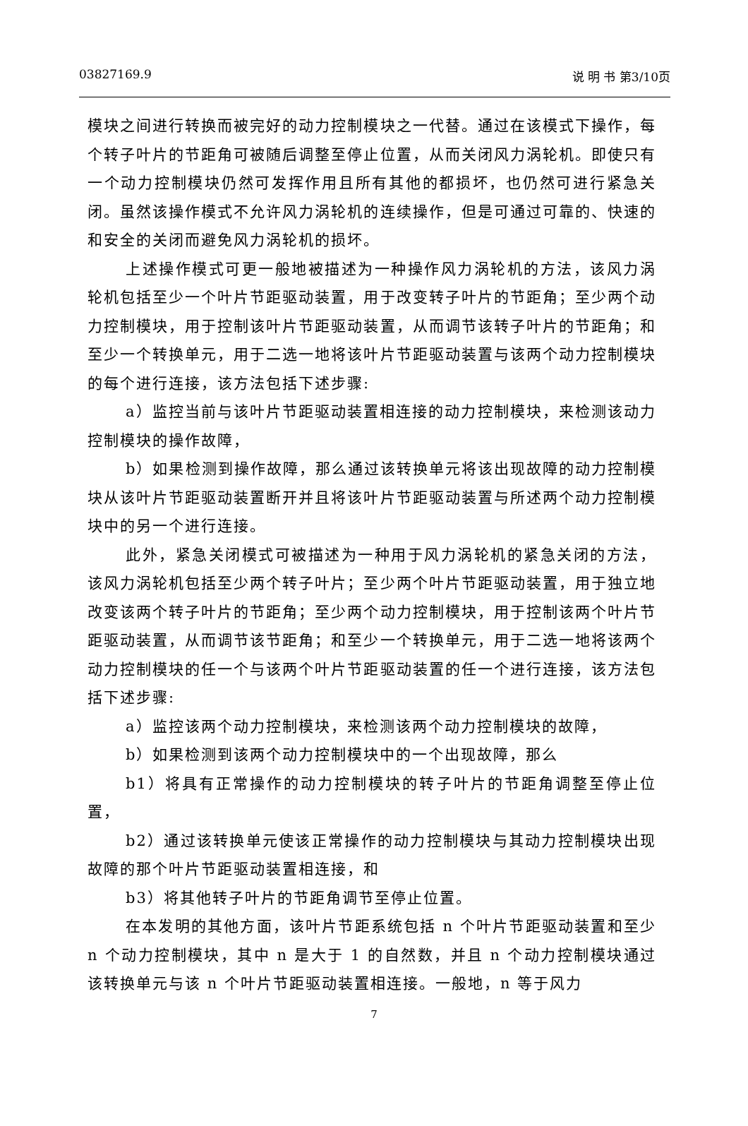03827169.9 说 明 书 第3/10页
模块之间进行转换而被完好的动力控制模块之一代替。通过在该模式下操作，每个转子叶片的节距角可被随后调整至停止位置，从而关闭风力涡轮机。即使只有一个动力控制模块仍然可发挥作用且所有其他的都损坏，也仍然可进行紧急关闭。虽然该操作模式不允许风力涡轮机的连续操作，但是可通过可靠的、快速的和安全的关闭而避免风力涡轮机的损坏。
上述操作模式可更一般地被描述为一种操作风力涡轮机的方法，该风力涡轮机包括至少一个叶片节距驱动装置，用于改变转子叶片的节距角；至少两个动力控制模块，用于控制该叶片节距驱动装置，从而调节该转子叶片的节距角；和至少一个转换单元，用于二选一地将该叶片节距驱动装置与该两个动力控制模块的每个进行连接，该方法包括下述步骤:
a）监控当前与该叶片节距驱动装置相连接的动力控制模块，来检测该动力控制模块的操作故障，
b）如果检测到操作故障，那么通过该转换单元将该出现故障的动力控制模块从该叶片节距驱动装置断开并且将该叶片节距驱动装置与所述两个动力控制模块中的另一个进行连接。
此外，紧急关闭模式可被描述为一种用于风力涡轮机的紧急关闭的方法，该风力涡轮机包括至少两个转子叶片；至少两个叶片节距驱动装置，用于独立地改变该两个转子叶片的节距角；至少两个动力控制模块，用于控制该两个叶片节距驱动装置，从而调节该节距角；和至少一个转换单元，用于二选一地将该两个动力控制模块的任一个与该两个叶片节距驱动装置的任一个进行连接，该方法包括下述步骤:
a）监控该两个动力控制模块，来检测该两个动力控制模块的故障，
b）如果检测到该两个动力控制模块中的一个出现故障，那么
b1）将具有正常操作的动力控制模块的转子叶片的节距角调整至停止位置，
b2）通过该转换单元使该正常操作的动力控制模块与其动力控制模块出现故障的那个叶片节距驱动装置相连接，和
b3）将其他转子叶片的节距角调节至停止位置。
在本发明的其他方面，该叶片节距系统包括 n 个叶片节距驱动装置和至少 n 个动力控制模块，其中 n 是大于 1 的自然数，并且 n 个动力控制模块通过该转换单元与该 n 个叶片节距驱动装置相连接。一般地，n 等于风力
7